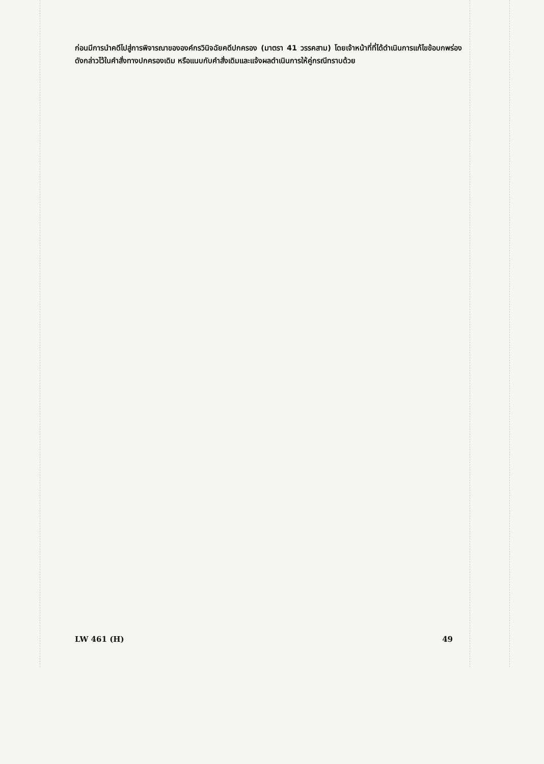ก่อนมีการนำคดีไปสู่การพิจารณาขององค์กรวินิจฉัยคดีปกครอง (มาตรา 41 วรรคสาม) โดยเจ้าหน้าที่ที่ได้ดำเนินการแก้ไขข้อบกพร่องดังกล่าวไว้ในคำสั่งทางปกครองเดิม หรือแนบกับคำสั่งเดิมและแจ้งผลดำเนินการให้คู่กรณีทราบด้วย
LW 461 (H) 49